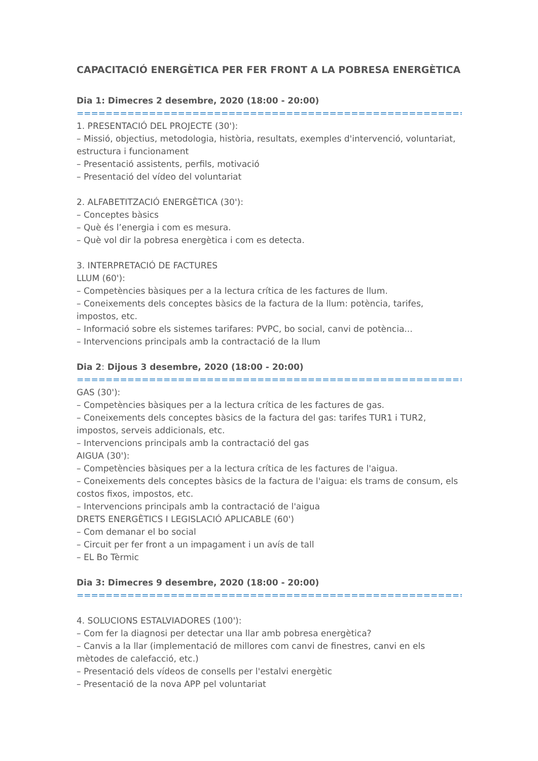CAPACITACIÓ ENERGÈTICA PER FER FRONT A LA POBRESA ENERGÈTICA
Dia 1: Dimecres 2 desembre, 2020 (18:00 - 20:00)
==============================================================
1. PRESENTACIÓ DEL PROJECTE (30'):
– Missió, objectius, metodologia, història, resultats, exemples d'intervenció, voluntariat, estructura i funcionament
– Presentació assistents, perfils, motivació
– Presentació del vídeo del voluntariat
2. ALFABETITZACIÓ ENERGÈTICA (30'):
– Conceptes bàsics
– Què és l’energia i com es mesura.
– Què vol dir la pobresa energètica i com es detecta.
3. INTERPRETACIÓ DE FACTURES
LLUM (60'):
– Competències bàsiques per a la lectura crítica de les factures de llum.
– Coneixements dels conceptes bàsics de la factura de la llum: potència, tarifes, impostos, etc.
– Informació sobre els sistemes tarifares: PVPC, bo social, canvi de potència...
– Intervencions principals amb la contractació de la llum
Dia 2: Dijous 3 desembre, 2020 (18:00 - 20:00)
==============================================================
GAS (30'):
– Competències bàsiques per a la lectura crítica de les factures de gas.
– Coneixements dels conceptes bàsics de la factura del gas: tarifes TUR1 i TUR2, impostos, serveis addicionals, etc.
– Intervencions principals amb la contractació del gas
AIGUA (30'):
– Competències bàsiques per a la lectura crítica de les factures de l'aigua.
– Coneixements dels conceptes bàsics de la factura de l'aigua: els trams de consum, els costos fixos, impostos, etc.
– Intervencions principals amb la contractació de l'aigua
DRETS ENERGÈTICS I LEGISLACIÓ APLICABLE (60')
– Com demanar el bo social
– Circuit per fer front a un impagament i un avís de tall
– EL Bo Tèrmic
Dia 3: Dimecres 9 desembre, 2020 (18:00 - 20:00)
==============================================================
4. SOLUCIONS ESTALVIADORES (100'):
– Com fer la diagnosi per detectar una llar amb pobresa energètica?
– Canvis a la llar (implementació de millores com canvi de finestres, canvi en els mètodes de calefacció, etc.)
– Presentació dels vídeos de consells per l'estalvi energètic
– Presentació de la nova APP pel voluntariat